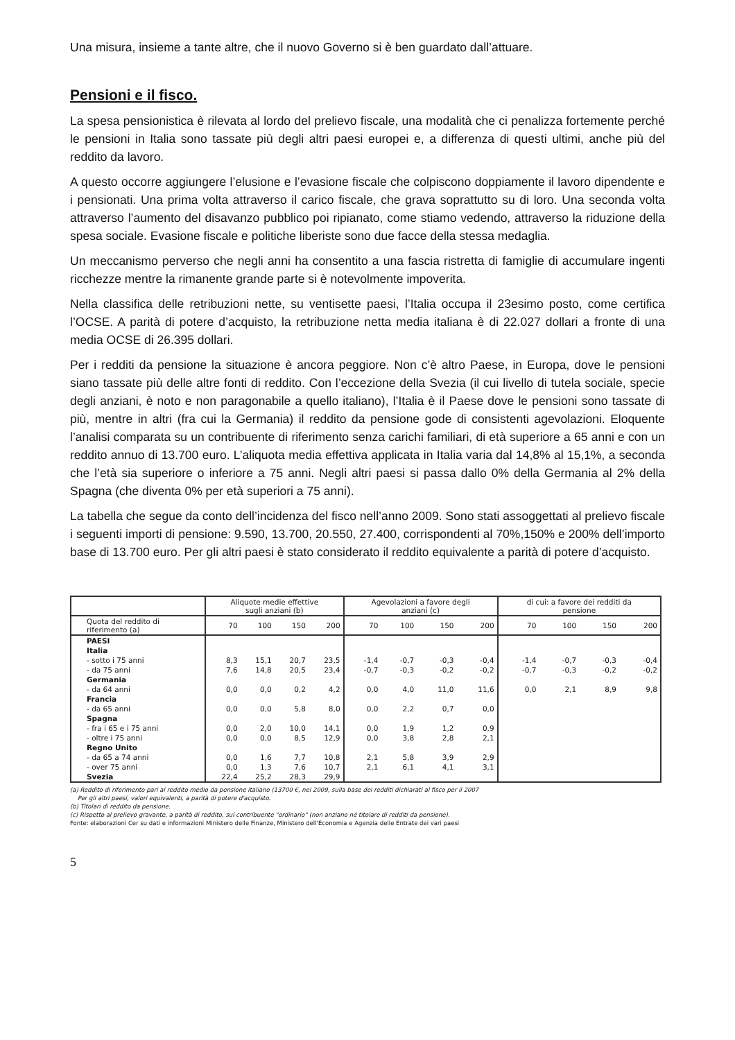Una misura, insieme a tante altre, che il nuovo Governo si è ben guardato dall’attuare.
Pensioni e il fisco.
La spesa pensionistica è rilevata al lordo del prelievo fiscale, una modalità che ci penalizza fortemente perché le pensioni in Italia sono tassate più degli altri paesi europei e, a differenza di questi ultimi, anche più del reddito da lavoro.
A questo occorre aggiungere l’elusione e l’evasione fiscale che colpiscono doppiamente il lavoro dipendente e i pensionati. Una prima volta attraverso il carico fiscale, che grava soprattutto su di loro. Una seconda volta attraverso l’aumento del disavanzo pubblico poi ripianato, come stiamo vedendo, attraverso la riduzione della spesa sociale. Evasione fiscale e politiche liberiste sono due facce della stessa medaglia.
Un meccanismo perverso che negli anni ha consentito a una fascia ristretta di famiglie di accumulare ingenti ricchezze mentre la rimanente grande parte si è notevolmente impoverita.
Nella classifica delle retribuzioni nette, su ventisette paesi, l’Italia occupa il 23esimo posto, come certifica l’OCSE. A parità di potere d’acquisto, la retribuzione netta media italiana è di 22.027 dollari a fronte di una media OCSE di 26.395 dollari.
Per i redditi da pensione la situazione è ancora peggiore. Non c’è altro Paese, in Europa, dove le pensioni siano tassate più delle altre fonti di reddito. Con l’eccezione della Svezia (il cui livello di tutela sociale, specie degli anziani, è noto e non paragonabile a quello italiano), l’Italia è il Paese dove le pensioni sono tassate di più, mentre in altri (fra cui la Germania) il reddito da pensione gode di consistenti agevolazioni. Eloquente l’analisi comparata su un contribuente di riferimento senza carichi familiari, di età superiore a 65 anni e con un reddito annuo di 13.700 euro. L’aliquota media effettiva applicata in Italia varia dal 14,8% al 15,1%, a seconda che l’età sia superiore o inferiore a 75 anni. Negli altri paesi si passa dallo 0% della Germania al 2% della Spagna (che diventa 0% per età superiori a 75 anni).
La tabella che segue da conto dell’incidenza del fisco nell’anno 2009. Sono stati assoggettati al prelievo fiscale i seguenti importi di pensione: 9.590, 13.700, 20.550, 27.400, corrispondenti al 70%,150% e 200% dell’importo base di 13.700 euro. Per gli altri paesi è stato considerato il reddito equivalente a parità di potere d’acquisto.
| | Aliquote medie effettive sugli anziani (b) | | | | Agevolazioni a favore degli anziani (c) | | | | di cui: a favore dei redditi da pensione | | | |
| --- | --- | --- | --- | --- | --- | --- | --- | --- | --- | --- | --- | --- |
| Quota del reddito di riferimento (a) | 70 | 100 | 150 | 200 | 70 | 100 | 150 | 200 | 70 | 100 | 150 | 200 |
| PAESI | | | | | | | | | | | | |
| Italia | | | | | | | | | | | | |
| - sotto i 75 anni | 8,3 | 15,1 | 20,7 | 23,5 | -1,4 | -0,7 | -0,3 | -0,4 | -1,4 | -0,7 | -0,3 | -0,4 |
| - da 75 anni | 7,6 | 14,8 | 20,5 | 23,4 | -0,7 | -0,3 | -0,2 | -0,2 | -0,7 | -0,3 | -0,2 | -0,2 |
| Germania | | | | | | | | | | | | |
| - da 64 anni | 0,0 | 0,0 | 0,2 | 4,2 | 0,0 | 4,0 | 11,0 | 11,6 | 0,0 | 2,1 | 8,9 | 9,8 |
| Francia | | | | | | | | | | | | |
| - da 65 anni | 0,0 | 0,0 | 5,8 | 8,0 | 0,0 | 2,2 | 0,7 | 0,0 | | | | |
| Spagna | | | | | | | | | | | | |
| - fra i 65 e i 75 anni | 0,0 | 2,0 | 10,0 | 14,1 | 0,0 | 1,9 | 1,2 | 0,9 | | | | |
| - oltre i 75 anni | 0,0 | 0,0 | 8,5 | 12,9 | 0,0 | 3,8 | 2,8 | 2,1 | | | | |
| Regno Unito | | | | | | | | | | | | |
| - da 65 a 74 anni | 0,0 | 1,6 | 7,7 | 10,8 | 2,1 | 5,8 | 3,9 | 2,9 | | | | |
| - over 75 anni | 0,0 | 1,3 | 7,6 | 10,7 | 2,1 | 6,1 | 4,1 | 3,1 | | | | |
| Svezia | 22,4 | 25,2 | 28,3 | 29,9 | | | | | | | | |
(a) Reddito di riferimento pari al reddito medio da pensione italiano (13700 €, nel 2009, sulla base dei redditi dichiarati al fisco per il 2007
Per gli altri paesi, valori equivalenti, a parità di potere d'acquisto.
(b) Titolari di reddito da pensione.
(c) Rispetto al prelievo gravante, a parità di reddito, sul contribuente "ordinario" (non anziano né titolare di redditi da pensione).
Fonte: elaborazioni Cer su dati e informazioni Ministero delle Finanze, Ministero dell'Economia e Agenzia delle Entrate dei vari paesi
5